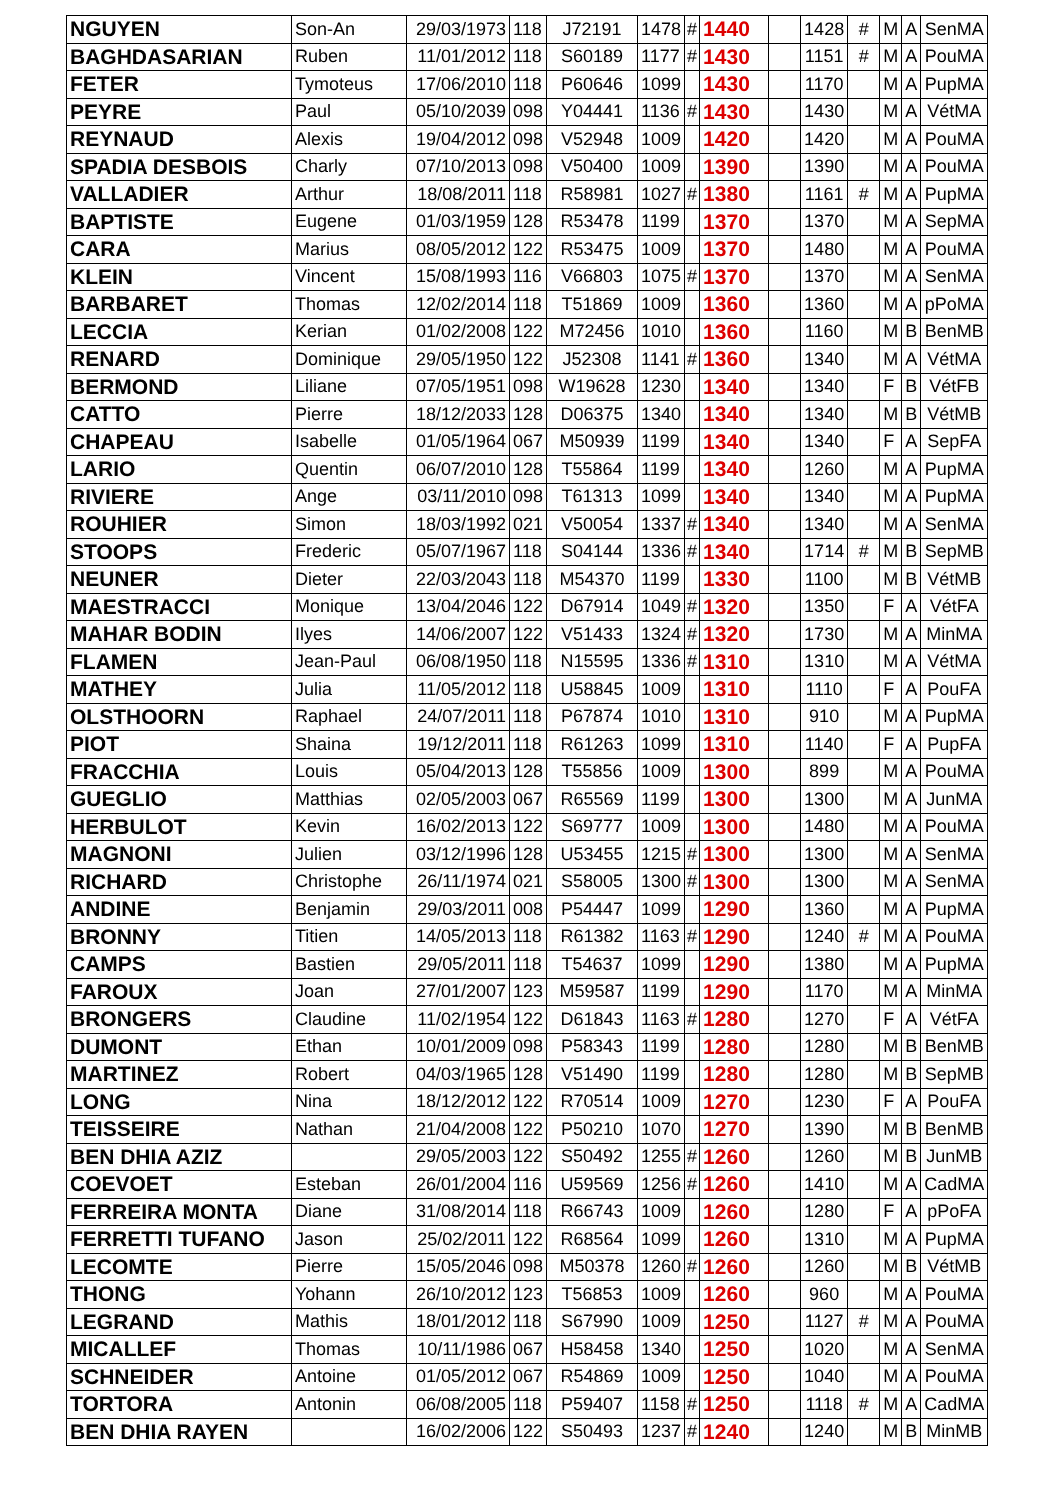| NGUYEN | Son-An | 29/03/1973 | 118 | J72191 | 1478 | # | 1440 | | 1428 | # | M | A | SenMA |
| BAGHDASARIAN | Ruben | 11/01/2012 | 118 | S60189 | 1177 | # | 1430 | | 1151 | # | M | A | PouMA |
| FETER | Tymoteus | 17/06/2010 | 118 | P60646 | 1099 | | 1430 | | 1170 | | M | A | PupMA |
| PEYRE | Paul | 05/10/2039 | 098 | Y04441 | 1136 | # | 1430 | | 1430 | | M | A | VétMA |
| REYNAUD | Alexis | 19/04/2012 | 098 | V52948 | 1009 | | 1420 | | 1420 | | M | A | PouMA |
| SPADIA DESBOIS | Charly | 07/10/2013 | 098 | V50400 | 1009 | | 1390 | | 1390 | | M | A | PouMA |
| VALLADIER | Arthur | 18/08/2011 | 118 | R58981 | 1027 | # | 1380 | | 1161 | # | M | A | PupMA |
| BAPTISTE | Eugene | 01/03/1959 | 128 | R53478 | 1199 | | 1370 | | 1370 | | M | A | SepMA |
| CARA | Marius | 08/05/2012 | 122 | R53475 | 1009 | | 1370 | | 1480 | | M | A | PouMA |
| KLEIN | Vincent | 15/08/1993 | 116 | V66803 | 1075 | # | 1370 | | 1370 | | M | A | SenMA |
| BARBARET | Thomas | 12/02/2014 | 118 | T51869 | 1009 | | 1360 | | 1360 | | M | A | pPoMA |
| LECCIA | Kerian | 01/02/2008 | 122 | M72456 | 1010 | | 1360 | | 1160 | | M | B | BenMB |
| RENARD | Dominique | 29/05/1950 | 122 | J52308 | 1141 | # | 1360 | | 1340 | | M | A | VétMA |
| BERMOND | Liliane | 07/05/1951 | 098 | W19628 | 1230 | | 1340 | | 1340 | | F | B | VétFB |
| CATTO | Pierre | 18/12/2033 | 128 | D06375 | 1340 | | 1340 | | 1340 | | M | B | VétMB |
| CHAPEAU | Isabelle | 01/05/1964 | 067 | M50939 | 1199 | | 1340 | | 1340 | | F | A | SepFA |
| LARIO | Quentin | 06/07/2010 | 128 | T55864 | 1199 | | 1340 | | 1260 | | M | A | PupMA |
| RIVIERE | Ange | 03/11/2010 | 098 | T61313 | 1099 | | 1340 | | 1340 | | M | A | PupMA |
| ROUHIER | Simon | 18/03/1992 | 021 | V50054 | 1337 | # | 1340 | | 1340 | | M | A | SenMA |
| STOOPS | Frederic | 05/07/1967 | 118 | S04144 | 1336 | # | 1340 | | 1714 | # | M | B | SepMB |
| NEUNER | Dieter | 22/03/2043 | 118 | M54370 | 1199 | | 1330 | | 1100 | | M | B | VétMB |
| MAESTRACCI | Monique | 13/04/2046 | 122 | D67914 | 1049 | # | 1320 | | 1350 | | F | A | VétFA |
| MAHAR BODIN | Ilyes | 14/06/2007 | 122 | V51433 | 1324 | # | 1320 | | 1730 | | M | A | MinMA |
| FLAMEN | Jean-Paul | 06/08/1950 | 118 | N15595 | 1336 | # | 1310 | | 1310 | | M | A | VétMA |
| MATHEY | Julia | 11/05/2012 | 118 | U58845 | 1009 | | 1310 | | 1110 | | F | A | PouFA |
| OLSTHOORN | Raphael | 24/07/2011 | 118 | P67874 | 1010 | | 1310 | | 910 | | M | A | PupMA |
| PIOT | Shaina | 19/12/2011 | 118 | R61263 | 1099 | | 1310 | | 1140 | | F | A | PupFA |
| FRACCHIA | Louis | 05/04/2013 | 128 | T55856 | 1009 | | 1300 | | 899 | | M | A | PouMA |
| GUEGLIO | Matthias | 02/05/2003 | 067 | R65569 | 1199 | | 1300 | | 1300 | | M | A | JunMA |
| HERBULOT | Kevin | 16/02/2013 | 122 | S69777 | 1009 | | 1300 | | 1480 | | M | A | PouMA |
| MAGNONI | Julien | 03/12/1996 | 128 | U53455 | 1215 | # | 1300 | | 1300 | | M | A | SenMA |
| RICHARD | Christophe | 26/11/1974 | 021 | S58005 | 1300 | # | 1300 | | 1300 | | M | A | SenMA |
| ANDINE | Benjamin | 29/03/2011 | 008 | P54447 | 1099 | | 1290 | | 1360 | | M | A | PupMA |
| BRONNY | Titien | 14/05/2013 | 118 | R61382 | 1163 | # | 1290 | | 1240 | # | M | A | PouMA |
| CAMPS | Bastien | 29/05/2011 | 118 | T54637 | 1099 | | 1290 | | 1380 | | M | A | PupMA |
| FAROUX | Joan | 27/01/2007 | 123 | M59587 | 1199 | | 1290 | | 1170 | | M | A | MinMA |
| BRONGERS | Claudine | 11/02/1954 | 122 | D61843 | 1163 | # | 1280 | | 1270 | | F | A | VétFA |
| DUMONT | Ethan | 10/01/2009 | 098 | P58343 | 1199 | | 1280 | | 1280 | | M | B | BenMB |
| MARTINEZ | Robert | 04/03/1965 | 128 | V51490 | 1199 | | 1280 | | 1280 | | M | B | SepMB |
| LONG | Nina | 18/12/2012 | 122 | R70514 | 1009 | | 1270 | | 1230 | | F | A | PouFA |
| TEISSEIRE | Nathan | 21/04/2008 | 122 | P50210 | 1070 | | 1270 | | 1390 | | M | B | BenMB |
| BEN DHIA AZIZ | | 29/05/2003 | 122 | S50492 | 1255 | # | 1260 | | 1260 | | M | B | JunMB |
| COEVOET | Esteban | 26/01/2004 | 116 | U59569 | 1256 | # | 1260 | | 1410 | | M | A | CadMA |
| FERREIRA MONTA | Diane | 31/08/2014 | 118 | R66743 | 1009 | | 1260 | | 1280 | | F | A | pPoFA |
| FERRETTI TUFANO | Jason | 25/02/2011 | 122 | R68564 | 1099 | | 1260 | | 1310 | | M | A | PupMA |
| LECOMTE | Pierre | 15/05/2046 | 098 | M50378 | 1260 | # | 1260 | | 1260 | | M | B | VétMB |
| THONG | Yohann | 26/10/2012 | 123 | T56853 | 1009 | | 1260 | | 960 | | M | A | PouMA |
| LEGRAND | Mathis | 18/01/2012 | 118 | S67990 | 1009 | | 1250 | | 1127 | # | M | A | PouMA |
| MICALLEF | Thomas | 10/11/1986 | 067 | H58458 | 1340 | | 1250 | | 1020 | | M | A | SenMA |
| SCHNEIDER | Antoine | 01/05/2012 | 067 | R54869 | 1009 | | 1250 | | 1040 | | M | A | PouMA |
| TORTORA | Antonin | 06/08/2005 | 118 | P59407 | 1158 | # | 1250 | | 1118 | # | M | A | CadMA |
| BEN DHIA RAYEN | | 16/02/2006 | 122 | S50493 | 1237 | # | 1240 | | 1240 | | M | B | MinMB |